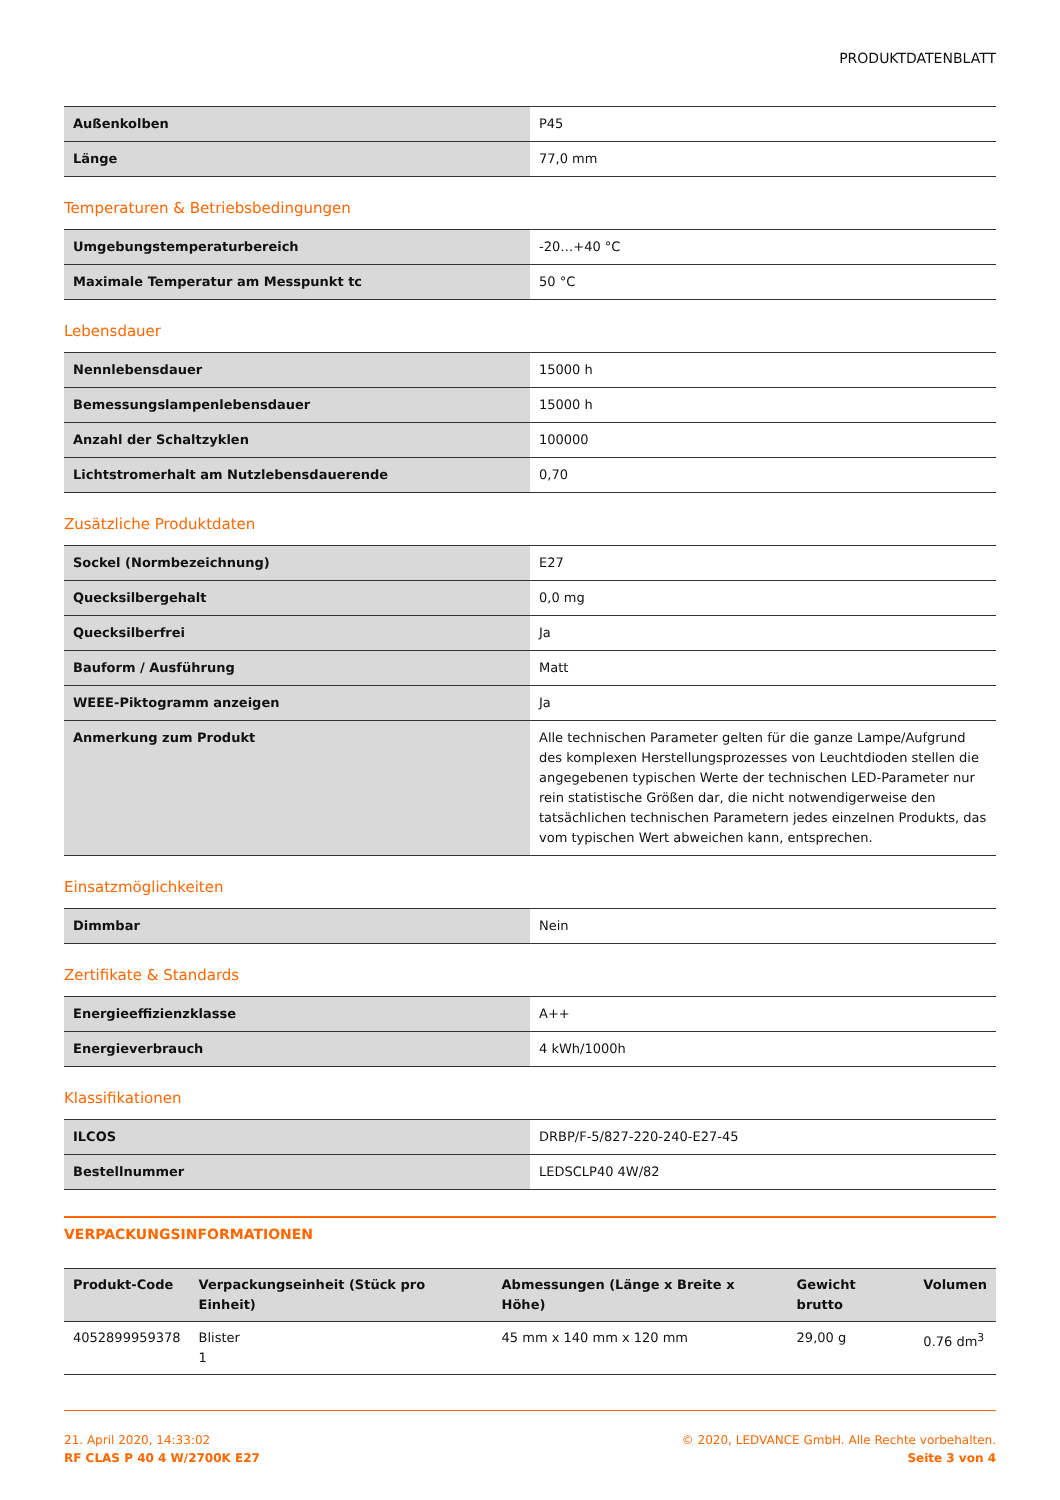PRODUKTDATENBLATT
| Außenkolben | P45 |
| Länge | 77,0 mm |
Temperaturen & Betriebsbedingungen
| Umgebungstemperaturbereich | -20…+40 °C |
| Maximale Temperatur am Messpunkt tc | 50 °C |
Lebensdauer
| Nennlebensdauer | 15000 h |
| Bemessungslampenlebensdauer | 15000 h |
| Anzahl der Schaltzyklen | 100000 |
| Lichtstromerhalt am Nutzlebensdauerende | 0,70 |
Zusätzliche Produktdaten
| Sockel (Normbezeichnung) | E27 |
| Quecksilbergehalt | 0,0 mg |
| Quecksilberfrei | Ja |
| Bauform / Ausführung | Matt |
| WEEE-Piktogramm anzeigen | Ja |
| Anmerkung zum Produkt | Alle technischen Parameter gelten für die ganze Lampe/Aufgrund des komplexen Herstellungsprozesses von Leuchtdioden stellen die angegebenen typischen Werte der technischen LED-Parameter nur rein statistische Größen dar, die nicht notwendigerweise den tatsächlichen technischen Parametern jedes einzelnen Produkts, das vom typischen Wert abweichen kann, entsprechen. |
Einsatzmöglichkeiten
| Dimmbar | Nein |
Zertifikate & Standards
| Energieeffizienzklasse | A++ |
| Energieverbrauch | 4 kWh/1000h |
Klassifikationen
| ILCOS | DRBP/F-5/827-220-240-E27-45 |
| Bestellnummer | LEDSCLP40 4W/82 |
VERPACKUNGSINFORMATIONEN
| Produkt-Code | Verpackungseinheit (Stück pro Einheit) | Abmessungen (Länge x Breite x Höhe) | Gewicht brutto | Volumen |
| --- | --- | --- | --- | --- |
| 4052899959378 | Blister 1 | 45 mm x 140 mm x 120 mm | 29,00 g | 0.76 dm<sup>3</sup> |
21. April 2020, 14:33:02
RF CLAS P 40 4 W/2700K E27
© 2020, LEDVANCE GmbH. Alle Rechte vorbehalten.
Seite 3 von 4